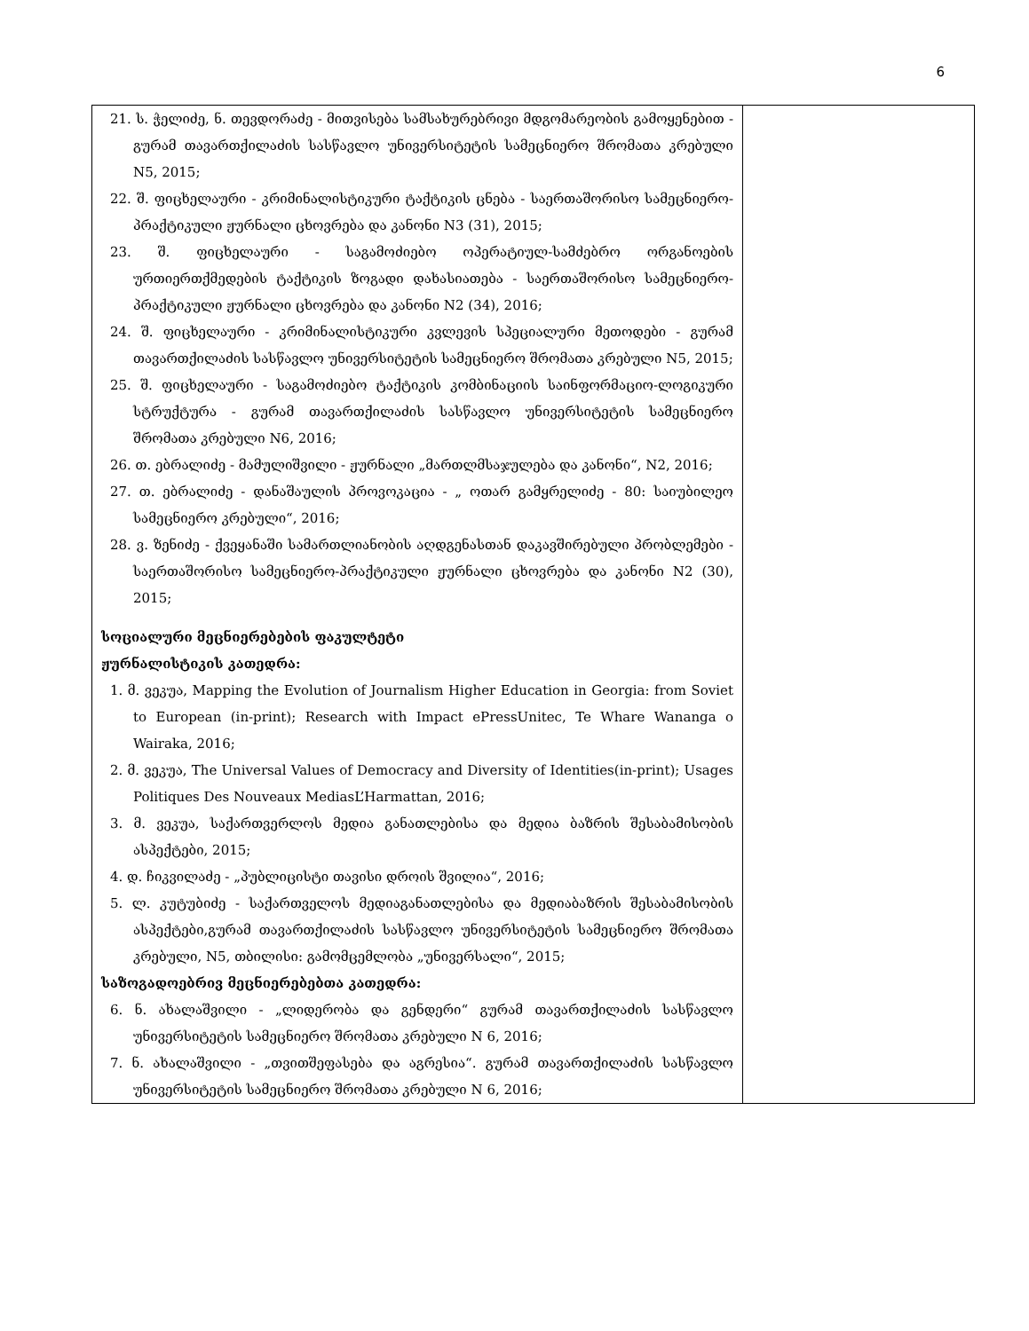6
| 21. ს. ჭელიძე, ნ. თევდორაძე - მითვისება სამსახურებრივი მდგომარეობის გამოყენებით - გურამ თავართქილაძის სასწავლო უნივერსიტეტის სამეცნიერო შრომათა კრებული N5, 2015; 22. შ. ფიცხელაური - კრიმინალისტიკური ტაქტიკის ცნება - საერთაშორისო სამეცნიერო-პრაქტიკული ჟურნალი ცხოვრება და კანონი N3 (31), 2015; 23. შ. ფიცხელაური - საგამოძიებო ოპერატიულ-სამძებრო ორგანოების ურთიერთქმედების ტაქტიკის ზოგადი დახასიათება - საერთაშორისო სამეცნიერო-პრაქტიკული ჟურნალი ცხოვრება და კანონი N2 (34), 2016; 24. შ. ფიცხელაური - კრიმინალისტიკური კვლევის სპეციალური მეთოდები - გურამ თავართქილაძის სასწავლო უნივერსიტეტის სამეცნიერო შრომათა კრებული N5, 2015; 25. შ. ფიცხელაური - საგამოძიებო ტაქტიკის კომბინაციის საინფორმაციო-ლოგიკური სტრუქტურა - გურამ თავართქილაძის სასწავლო უნივერსიტეტის სამეცნიერო შრომათა კრებული N6, 2016; 26. თ. ებრალიძე - მამულიშვილი - ჟურნალი „მართლმსაჯულება და კანონი“, N2, 2016; 27. თ. ებრალიძე - დანაშაულის პროვოკაცია - „ ოთარ გამყრელიძე - 80: საიუბილეო სამეცნიერო კრებული“, 2016; 28. ვ. ზენიძე - ქვეყანაში სამართლიანობის აღდგენასთან დაკავშირებული პრობლემები - საერთაშორისო სამეცნიერო-პრაქტიკული ჟურნალი ცხოვრება და კანონი N2 (30), 2015; სოციალური მეცნიერებების ფაკულტეტი ჟურნალისტიკის კათედრა: 1. მ. ვეკუა, Mapping the Evolution of Journalism Higher Education in Georgia: from Soviet to European (in-print); Research with Impact ePressUnitec, Te Whare Wananga o Wairaka, 2016; 2. მ. ვეკუა, The Universal Values of Democracy and Diversity of Identities(in-print); Usages Politiques Des Nouveaux MediasL’Harmattan, 2016; 3. მ. ვეკუა, საქართვერლოს მედია განათლებისა და მედია ბაზრის შესაბამისობის ასპექტები, 2015; 4. დ. ჩიკვილაძე - „პუბლიცისტი თავისი დროის შვილია“, 2016; 5. ლ. კუტუბიძე - საქართველოს მედიაგანათლებისა და მედიაბაზრის შესაბამისობის ასპექტები,გურამ თავართქილაძის სასწავლო უნივერსიტეტის სამეცნიერო შრომათა კრებული, N5, თბილისი: გამომცემლობა „უნივერსალი“, 2015; საზოგადოებრივ მეცნიერებებთა კათედრა: 6. ნ. ახალაშვილი - „ლიდერობა და გენდერი“ გურამ თავართქილაძის სასწავლო უნივერსიტეტის სამეცნიერო შრომათა კრებული N 6, 2016; 7. ნ. ახალაშვილი - „თვითშეფასება და აგრესია“. გურამ თავართქილაძის სასწავლო უნივერსიტეტის სამეცნიერო შრომათა კრებული N 6, 2016; | |